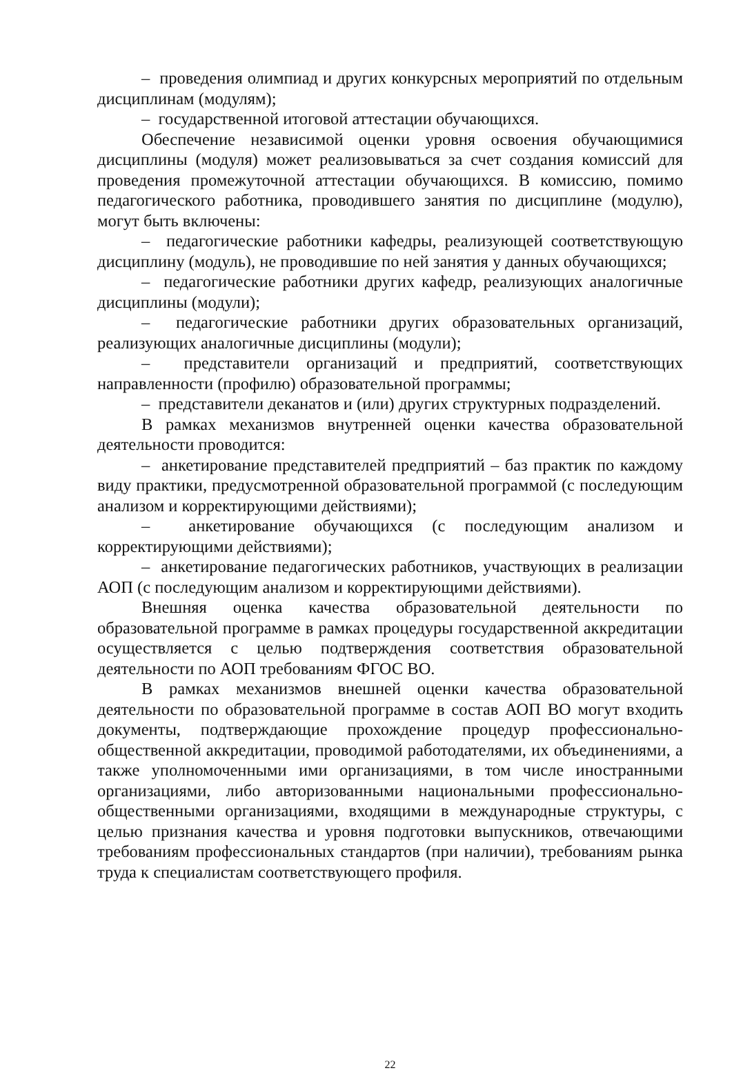– проведения олимпиад и других конкурсных мероприятий по отдельным дисциплинам (модулям);
– государственной итоговой аттестации обучающихся.
Обеспечение независимой оценки уровня освоения обучающимися дисциплины (модуля) может реализовываться за счет создания комиссий для проведения промежуточной аттестации обучающихся. В комиссию, помимо педагогического работника, проводившего занятия по дисциплине (модулю), могут быть включены:
– педагогические работники кафедры, реализующей соответствующую дисциплину (модуль), не проводившие по ней занятия у данных обучающихся;
– педагогические работники других кафедр, реализующих аналогичные дисциплины (модули);
– педагогические работники других образовательных организаций, реализующих аналогичные дисциплины (модули);
– представители организаций и предприятий, соответствующих направленности (профилю) образовательной программы;
– представители деканатов и (или) других структурных подразделений.
В рамках механизмов внутренней оценки качества образовательной деятельности проводится:
– анкетирование представителей предприятий – баз практик по каждому виду практики, предусмотренной образовательной программой (с последующим анализом и корректирующими действиями);
– анкетирование обучающихся (с последующим анализом и корректирующими действиями);
– анкетирование педагогических работников, участвующих в реализации АОП (с последующим анализом и корректирующими действиями).
Внешняя оценка качества образовательной деятельности по образовательной программе в рамках процедуры государственной аккредитации осуществляется с целью подтверждения соответствия образовательной деятельности по АОП требованиям ФГОС ВО.
В рамках механизмов внешней оценки качества образовательной деятельности по образовательной программе в состав АОП ВО могут входить документы, подтверждающие прохождение процедур профессионально-общественной аккредитации, проводимой работодателями, их объединениями, а также уполномоченными ими организациями, в том числе иностранными организациями, либо авторизованными национальными профессионально-общественными организациями, входящими в международные структуры, с целью признания качества и уровня подготовки выпускников, отвечающими требованиям профессиональных стандартов (при наличии), требованиям рынка труда к специалистам соответствующего профиля.
22